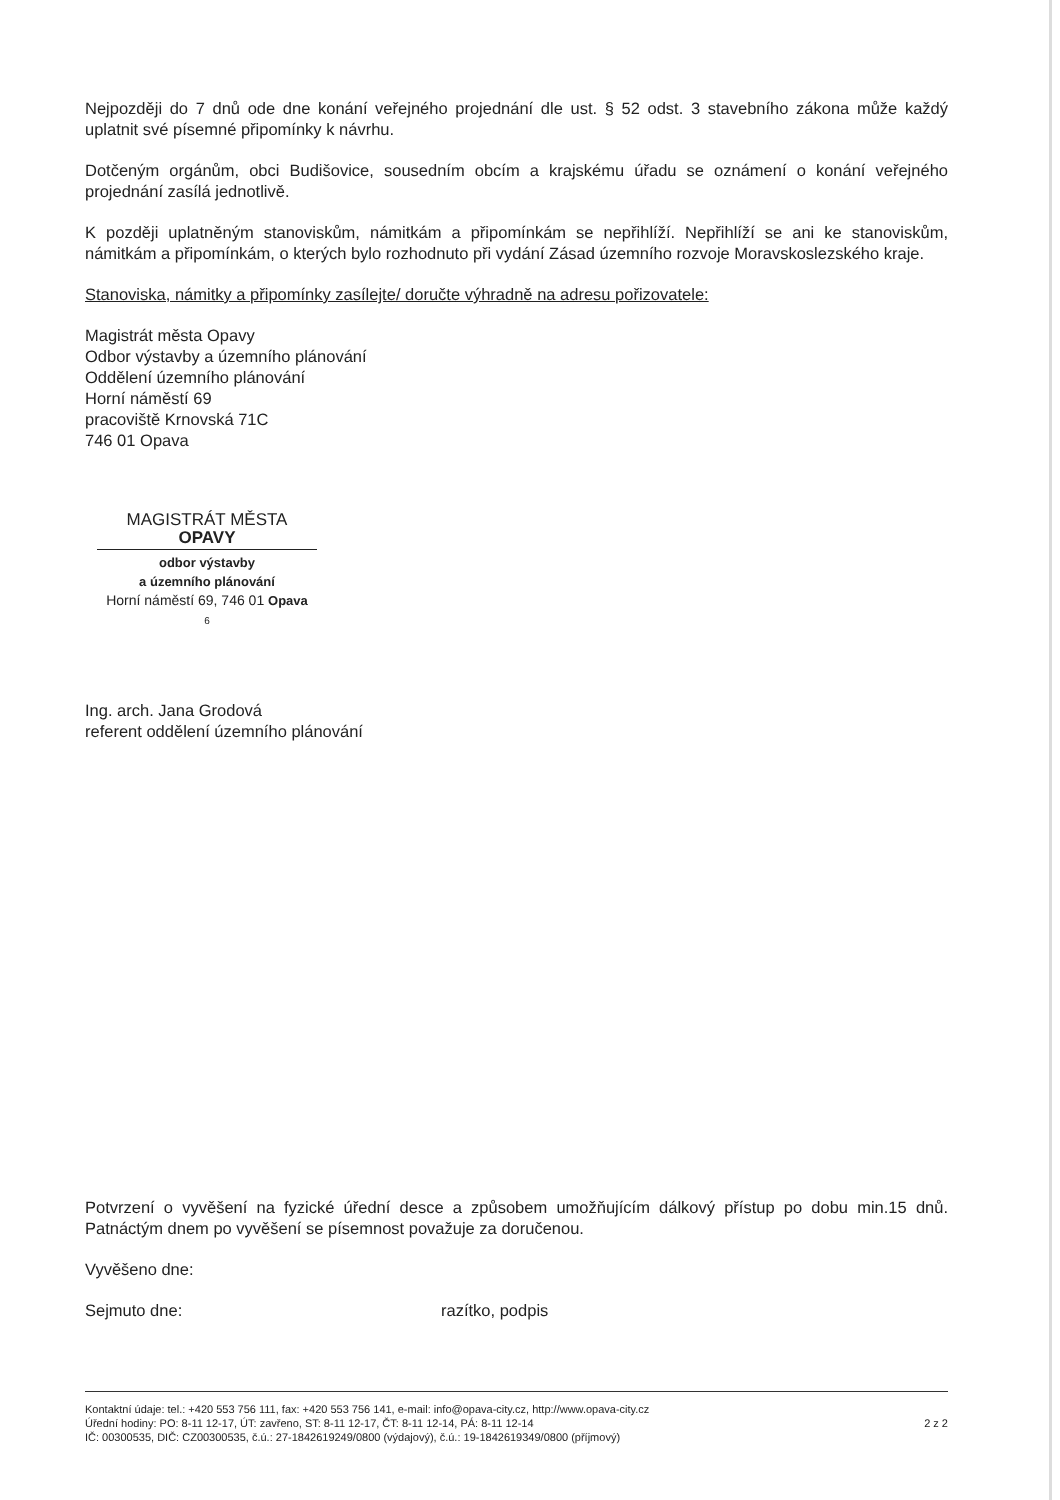Nejpozději do 7 dnů ode dne konání veřejného projednání dle ust. § 52 odst. 3 stavebního zákona může každý uplatnit své písemné připomínky k návrhu.
Dotčeným orgánům, obci Budišovice, sousedním obcím a krajskému úřadu se oznámení o konání veřejného projednání zasílá jednotlivě.
K později uplatněným stanoviskům, námitkám a připomínkám se nepřihlíží. Nepřihlíží se ani ke stanoviskům, námitkám a připomínkám, o kterých bylo rozhodnuto při vydání Zásad územního rozvoje Moravskoslezského kraje.
Stanoviska, námitky a připomínky zasílejte/ doručte výhradně na adresu pořizovatele:
Magistrát města Opavy
Odbor výstavby a územního plánování
Oddělení územního plánování
Horní náměstí 69
pracoviště Krnovská 71C
746 01 Opava
MAGISTRÁT MĚSTA OPAVY
odbor výstavby
a územního plánování
Horní náměstí 69, 746 01 Opava
6
Ing. arch. Jana Grodová
referent oddělení územního plánování
Potvrzení o vyvěšení na fyzické úřední desce a způsobem umožňujícím dálkový přístup po dobu min.15 dnů. Patnáctým dnem po vyvěšení se písemnost považuje za doručenou.
Vyvěšeno dne:
Sejmuto dne: razítko, podpis
Kontaktní údaje: tel.: +420 553 756 111, fax: +420 553 756 141, e-mail: info@opava-city.cz, http://www.opava-city.cz
Úřední hodiny: PO: 8-11 12-17, ÚT: zavřeno, ST: 8-11 12-17, ČT: 8-11 12-14, PÁ: 8-11 12-14
IČ: 00300535, DIČ: CZ00300535, č.ú.: 27-1842619249/0800 (výdajový), č.ú.: 19-1842619349/0800 (příjmový)
2 z 2